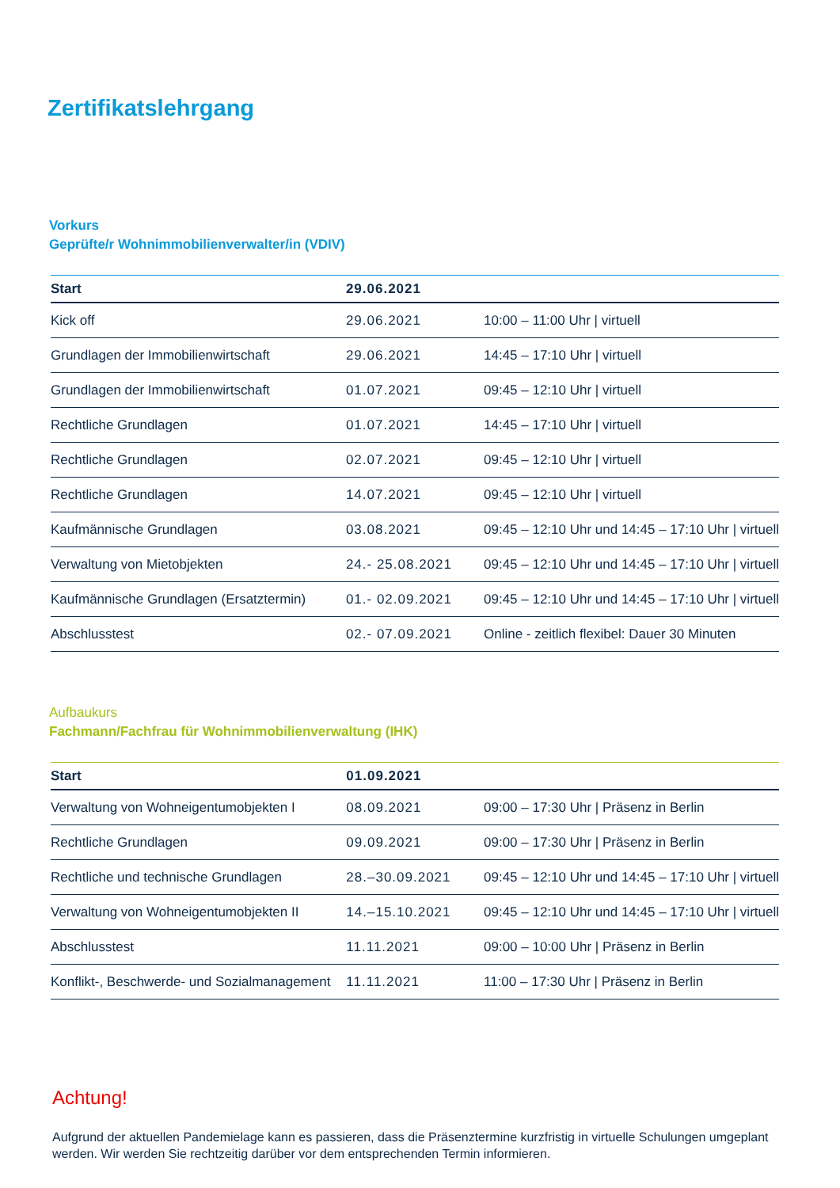Zertifikatslehrgang
Vorkurs
Geprüfte/r Wohnimmobilienverwalter/in (VDIV)
| Start | 29.06.2021 | |
| --- | --- | --- |
| Kick off | 29.06.2021 | 10:00 – 11:00 Uhr / virtuell |
| Grundlagen der Immobilienwirtschaft | 29.06.2021 | 14:45 – 17:10 Uhr / virtuell |
| Grundlagen der Immobilienwirtschaft | 01.07.2021 | 09:45 – 12:10 Uhr / virtuell |
| Rechtliche Grundlagen | 01.07.2021 | 14:45 – 17:10 Uhr / virtuell |
| Rechtliche Grundlagen | 02.07.2021 | 09:45 – 12:10 Uhr / virtuell |
| Rechtliche Grundlagen | 14.07.2021 | 09:45 – 12:10 Uhr / virtuell |
| Kaufmännische Grundlagen | 03.08.2021 | 09:45 – 12:10 Uhr und 14:45 – 17:10 Uhr / virtuell |
| Verwaltung von Mietobjekten | 24.- 25.08.2021 | 09:45 – 12:10 Uhr und 14:45 – 17:10 Uhr / virtuell |
| Kaufmännische Grundlagen (Ersatztermin) | 01.- 02.09.2021 | 09:45 – 12:10 Uhr und 14:45 – 17:10 Uhr / virtuell |
| Abschlusstest | 02.- 07.09.2021 | Online - zeitlich flexibel: Dauer 30 Minuten |
Aufbaukurs
Fachmann/Fachfrau für Wohnimmobilienverwaltung (IHK)
| Start | 01.09.2021 | |
| --- | --- | --- |
| Verwaltung von Wohneigentumobjekten I | 08.09.2021 | 09:00 – 17:30 Uhr / Präsenz in Berlin |
| Rechtliche Grundlagen | 09.09.2021 | 09:00 – 17:30 Uhr / Präsenz in Berlin |
| Rechtliche und technische Grundlagen | 28.–30.09.2021 | 09:45 – 12:10 Uhr und 14:45 – 17:10 Uhr / virtuell |
| Verwaltung von Wohneigentumobjekten II | 14.–15.10.2021 | 09:45 – 12:10 Uhr und 14:45 – 17:10 Uhr / virtuell |
| Abschlusstest | 11.11.2021 | 09:00 – 10:00 Uhr / Präsenz in Berlin |
| Konflikt-, Beschwerde- und Sozialmanagement | 11.11.2021 | 11:00 – 17:30 Uhr / Präsenz in Berlin |
Achtung!
Aufgrund der aktuellen Pandemielage kann es passieren, dass die Präsenztermine kurzfristig in virtuelle Schulungen umgeplant werden. Wir werden Sie rechtzeitig darüber vor dem entsprechenden Termin informieren.